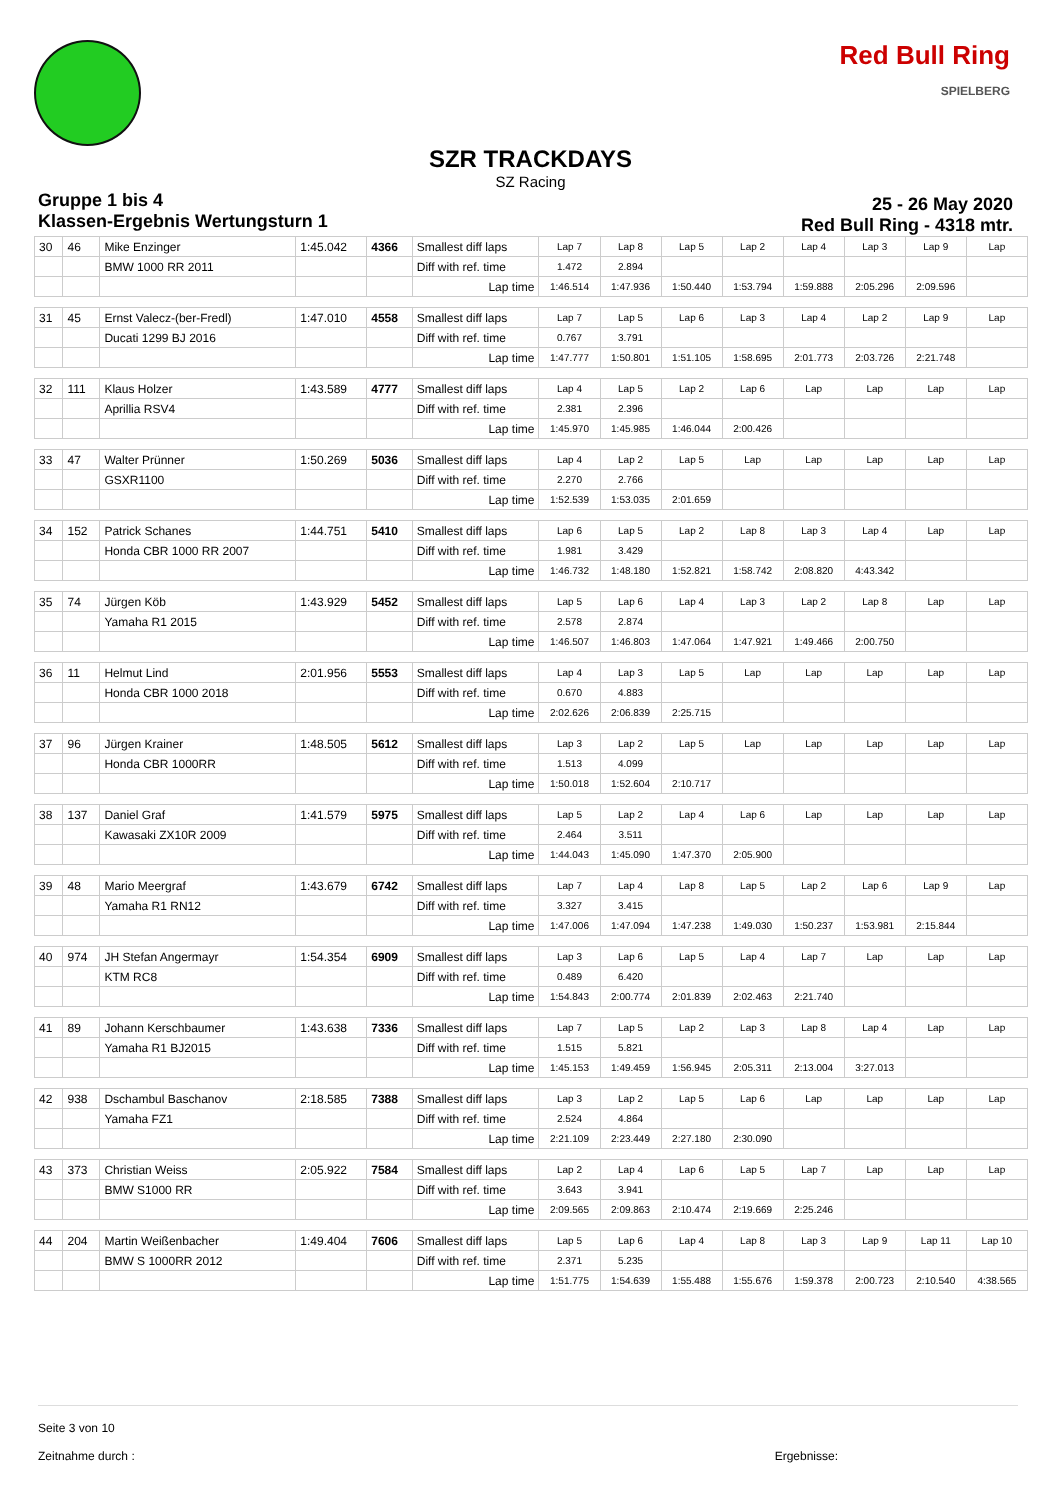Red Bull Ring
SPIELBERG
SZR TRACKDAYS
SZ Racing
Gruppe 1 bis 4
Klassen-Ergebnis Wertungsturn 1
25 - 26 May 2020
Red Bull Ring - 4318 mtr.
| 30 | 46 | Mike Enzinger | 1:45.042 | 4366 | Smallest diff laps | Lap 7 | Lap 8 | Lap 5 | Lap 2 | Lap 4 | Lap 3 | Lap 9 | Lap |
| | | BMW 1000 RR 2011 | | | Diff with ref. time | 1.472 | 2.894 | | | | | | |
| | | | | | Lap time | 1:46.514 | 1:47.936 | 1:50.440 | 1:53.794 | 1:59.888 | 2:05.296 | 2:09.596 | |
| 31 | 45 | Ernst Valecz-(ber-Fredl) | 1:47.010 | 4558 | Smallest diff laps | Lap 7 | Lap 5 | Lap 6 | Lap 3 | Lap 4 | Lap 2 | Lap 9 | Lap |
| | | Ducati 1299 BJ 2016 | | | Diff with ref. time | 0.767 | 3.791 | | | | | | |
| | | | | | Lap time | 1:47.777 | 1:50.801 | 1:51.105 | 1:58.695 | 2:01.773 | 2:03.726 | 2:21.748 | |
| 32 | 111 | Klaus Holzer | 1:43.589 | 4777 | Smallest diff laps | Lap 4 | Lap 5 | Lap 2 | Lap 6 | Lap | Lap | Lap | Lap |
| | | Aprillia RSV4 | | | Diff with ref. time | 2.381 | 2.396 | | | | | | |
| | | | | | Lap time | 1:45.970 | 1:45.985 | 1:46.044 | 2:00.426 | | | | |
| 33 | 47 | Walter Prünner | 1:50.269 | 5036 | Smallest diff laps | Lap 4 | Lap 2 | Lap 5 | Lap | Lap | Lap | Lap | Lap |
| | | GSXR1100 | | | Diff with ref. time | 2.270 | 2.766 | | | | | | |
| | | | | | Lap time | 1:52.539 | 1:53.035 | 2:01.659 | | | | | |
| 34 | 152 | Patrick Schanes | 1:44.751 | 5410 | Smallest diff laps | Lap 6 | Lap 5 | Lap 2 | Lap 8 | Lap 3 | Lap 4 | Lap | Lap |
| | | Honda CBR 1000 RR 2007 | | | Diff with ref. time | 1.981 | 3.429 | | | | | | |
| | | | | | Lap time | 1:46.732 | 1:48.180 | 1:52.821 | 1:58.742 | 2:08.820 | 4:43.342 | | |
| 35 | 74 | Jürgen Köb | 1:43.929 | 5452 | Smallest diff laps | Lap 5 | Lap 6 | Lap 4 | Lap 3 | Lap 2 | Lap 8 | Lap | Lap |
| | | Yamaha R1 2015 | | | Diff with ref. time | 2.578 | 2.874 | | | | | | |
| | | | | | Lap time | 1:46.507 | 1:46.803 | 1:47.064 | 1:47.921 | 1:49.466 | 2:00.750 | | |
| 36 | 11 | Helmut Lind | 2:01.956 | 5553 | Smallest diff laps | Lap 4 | Lap 3 | Lap 5 | Lap | Lap | Lap | Lap | Lap |
| | | Honda CBR 1000 2018 | | | Diff with ref. time | 0.670 | 4.883 | | | | | | |
| | | | | | Lap time | 2:02.626 | 2:06.839 | 2:25.715 | | | | | |
| 37 | 96 | Jürgen Krainer | 1:48.505 | 5612 | Smallest diff laps | Lap 3 | Lap 2 | Lap 5 | Lap | Lap | Lap | Lap | Lap |
| | | Honda CBR 1000RR | | | Diff with ref. time | 1.513 | 4.099 | | | | | | |
| | | | | | Lap time | 1:50.018 | 1:52.604 | 2:10.717 | | | | | |
| 38 | 137 | Daniel Graf | 1:41.579 | 5975 | Smallest diff laps | Lap 5 | Lap 2 | Lap 4 | Lap 6 | Lap | Lap | Lap | Lap |
| | | Kawasaki ZX10R 2009 | | | Diff with ref. time | 2.464 | 3.511 | | | | | | |
| | | | | | Lap time | 1:44.043 | 1:45.090 | 1:47.370 | 2:05.900 | | | | |
| 39 | 48 | Mario Meergraf | 1:43.679 | 6742 | Smallest diff laps | Lap 7 | Lap 4 | Lap 8 | Lap 5 | Lap 2 | Lap 6 | Lap 9 | Lap |
| | | Yamaha R1 RN12 | | | Diff with ref. time | 3.327 | 3.415 | | | | | | |
| | | | | | Lap time | 1:47.006 | 1:47.094 | 1:47.238 | 1:49.030 | 1:50.237 | 1:53.981 | 2:15.844 | |
| 40 | 974 | JH Stefan Angermayr | 1:54.354 | 6909 | Smallest diff laps | Lap 3 | Lap 6 | Lap 5 | Lap 4 | Lap 7 | Lap | Lap | Lap |
| | | KTM RC8 | | | Diff with ref. time | 0.489 | 6.420 | | | | | | |
| | | | | | Lap time | 1:54.843 | 2:00.774 | 2:01.839 | 2:02.463 | 2:21.740 | | | |
| 41 | 89 | Johann Kerschbaumer | 1:43.638 | 7336 | Smallest diff laps | Lap 7 | Lap 5 | Lap 2 | Lap 3 | Lap 8 | Lap 4 | Lap | Lap |
| | | Yamaha R1 BJ2015 | | | Diff with ref. time | 1.515 | 5.821 | | | | | | |
| | | | | | Lap time | 1:45.153 | 1:49.459 | 1:56.945 | 2:05.311 | 2:13.004 | 3:27.013 | | |
| 42 | 938 | Dschambul Baschanov | 2:18.585 | 7388 | Smallest diff laps | Lap 3 | Lap 2 | Lap 5 | Lap 6 | Lap | Lap | Lap | Lap |
| | | Yamaha FZ1 | | | Diff with ref. time | 2.524 | 4.864 | | | | | | |
| | | | | | Lap time | 2:21.109 | 2:23.449 | 2:27.180 | 2:30.090 | | | | |
| 43 | 373 | Christian Weiss | 2:05.922 | 7584 | Smallest diff laps | Lap 2 | Lap 4 | Lap 6 | Lap 5 | Lap 7 | Lap | Lap | Lap |
| | | BMW S1000 RR | | | Diff with ref. time | 3.643 | 3.941 | | | | | | |
| | | | | | Lap time | 2:09.565 | 2:09.863 | 2:10.474 | 2:19.669 | 2:25.246 | | | |
| 44 | 204 | Martin Weißenbacher | 1:49.404 | 7606 | Smallest diff laps | Lap 5 | Lap 6 | Lap 4 | Lap 8 | Lap 3 | Lap 9 | Lap 11 | Lap 10 |
| | | BMW S 1000RR 2012 | | | Diff with ref. time | 2.371 | 5.235 | | | | | | |
| | | | | | Lap time | 1:51.775 | 1:54.639 | 1:55.488 | 1:55.676 | 1:59.378 | 2:00.723 | 2:10.540 | 4:38.565 |
Seite 3 von 10
Zeitnahme durch : Ergebnisse: